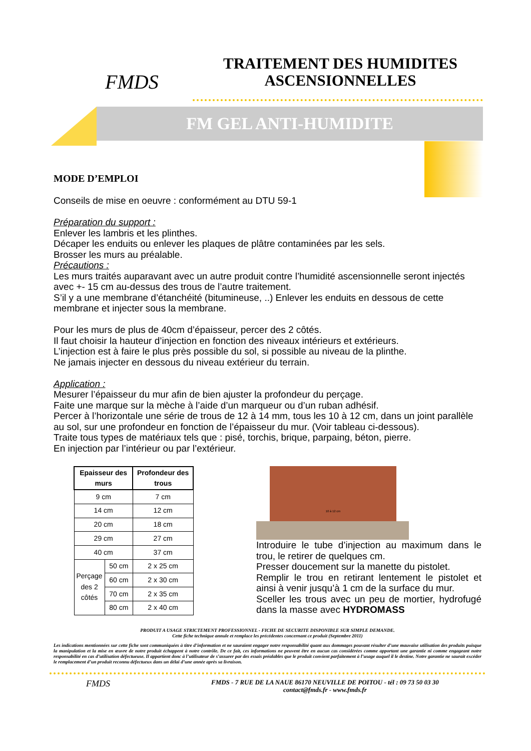FMDS
TRAITEMENT DES HUMIDITES ASCENSIONNELLES
FM GEL ANTI-HUMIDITE
MODE D’EMPLOI
Conseils de mise en oeuvre : conformément au DTU 59-1
Préparation du support :
Enlever les lambris et les plinthes.
Décaper les enduits ou enlever les plaques de plâtre contaminées par les sels.
Brosser les murs au préalable.
Précautions :
Les murs traités auparavant avec un autre produit contre l’humidité ascensionnelle seront injectés avec +- 15 cm au-dessus des trous de l’autre traitement.
S’il y a une membrane d’étanchéité (bitumineuse, ..) Enlever les enduits en dessous de cette membrane et injecter sous la membrane.
Pour les murs de plus de 40cm d’épaisseur, percer des 2 côtés.
Il faut choisir la hauteur d’injection en fonction des niveaux intérieurs et extérieurs.
L’injection est à faire le plus près possible du sol, si possible au niveau de la plinthe.
Ne jamais injecter en dessous du niveau extérieur du terrain.
Application :
Mesurer l’épaisseur du mur afin de bien ajuster la profondeur du perçage.
Faite une marque sur la mèche à l’aide d’un marqueur ou d’un ruban adhésif.
Percer à l’horizontale une série de trous de 12 à 14 mm, tous les 10 à 12 cm, dans un joint parallèle au sol, sur une profondeur en fonction de l’épaisseur du mur. (Voir tableau ci-dessous).
Traite tous types de matériaux tels que : pisé, torchis, brique, parpaing, béton, pierre.
En injection par l’intérieur ou par l’extérieur.
| Epaisseur des murs | | Profondeur des trous |
| --- | --- | --- |
| 9 cm | | 7 cm |
| 14 cm | | 12 cm |
| 20 cm | | 18 cm |
| 29 cm | | 27 cm |
| 40 cm | | 37 cm |
| Perçage des 2 côtés | 50 cm | 2 x 25 cm |
| | 60 cm | 2 x 30 cm |
| | 70 cm | 2 x 35 cm |
| | 80 cm | 2 x 40 cm |
10 à 12 cm
Introduire le tube d’injection au maximum dans le trou, le retirer de quelques cm.
Presser doucement sur la manette du pistolet.
Remplir le trou en retirant lentement le pistolet et ainsi à venir jusqu’à 1 cm de la surface du mur.
Sceller les trous avec un peu de mortier, hydrofugé dans la masse avec HYDROMASS
PRODUIT A USAGE STRICTEMENT PROFESSIONNEL - FICHE DE SECURITE DISPONIBLE SUR SIMPLE DEMANDE.
Cette fiche technique annule et remplace les précédentes concernant ce produit (Septembre 2011)
Les indications mentionnées sur cette fiche sont communiquées à titre d’information et ne sauraient engager notre responsabilité quant aux dommages pouvant résulter d’une mauvaise utilisation des produits puisque la manipulation et la mise en œuvre de notre produit échappent à notre contrôle. De ce fait, ces informations ne peuvent être en aucun cas considérées comme apportant une garantie ni comme engageant notre responsabilité en cas d’utilisation défectueuse. Il appartient donc à l’utilisateur de s’assurer par des essais préalables que le produit convient parfaitement à l’usage auquel il le destine. Notre garantie ne saurait excéder le remplacement d’un produit reconnu défectueux dans un délai d’une année après sa livraison.
FMDS
FMDS - 7 RUE DE LA NAUE 86170 NEUVILLE DE POITOU - tél : 09 73 50 03 30
contact@fmds.fr - www.fmds.fr